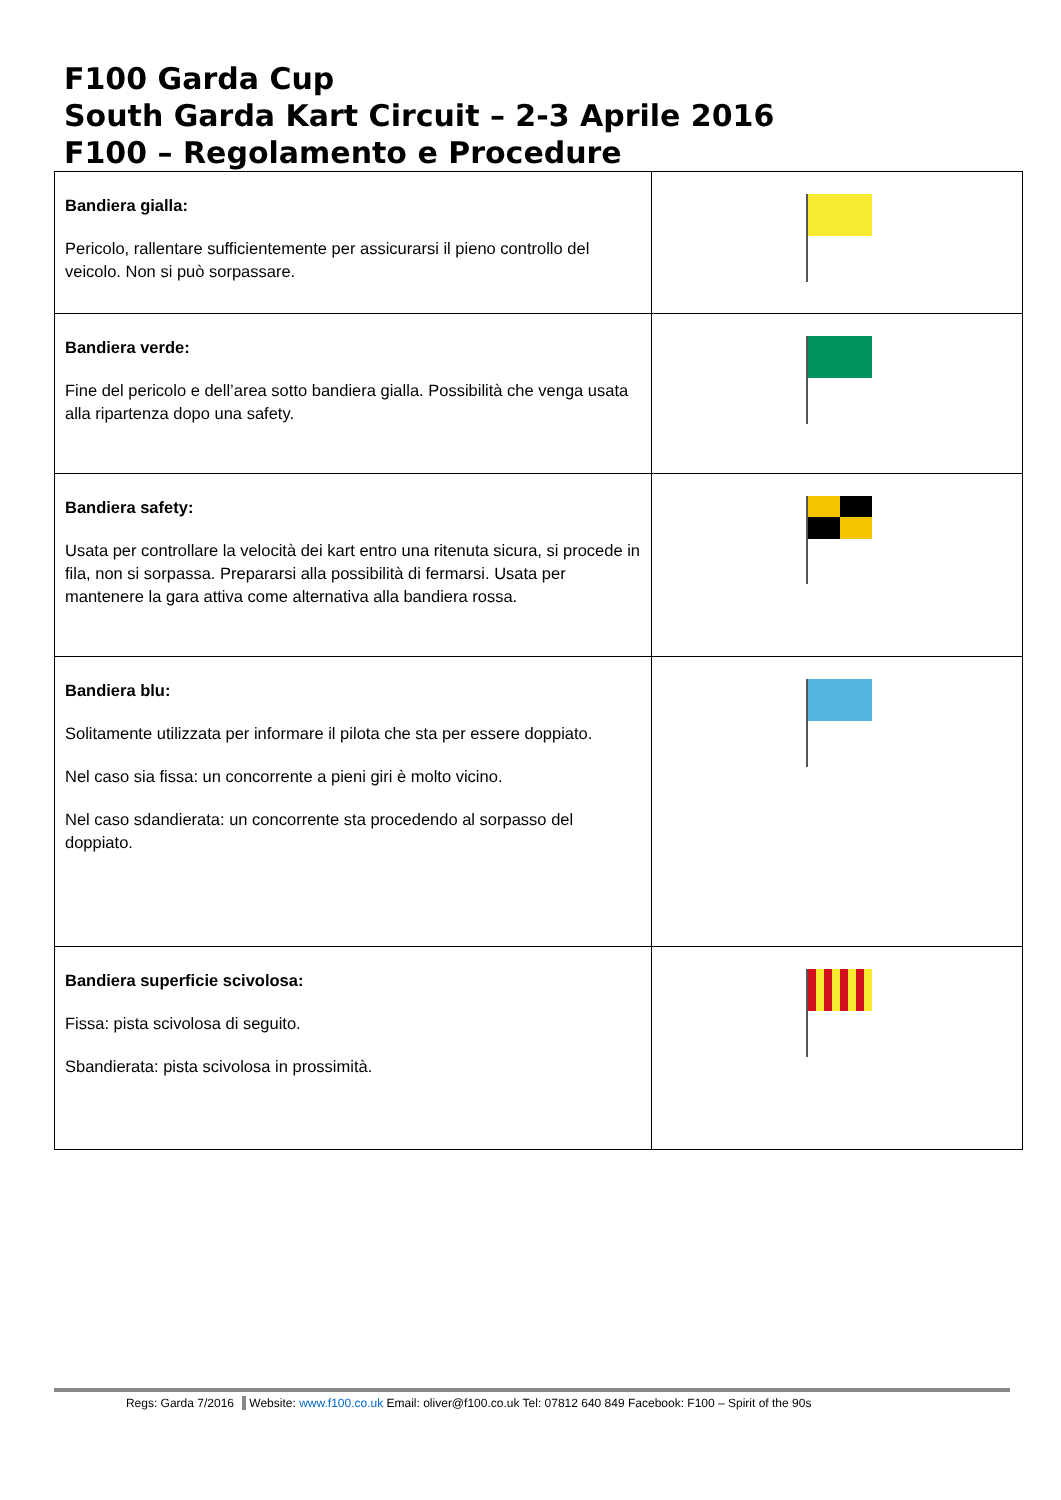F100 Garda Cup
South Garda Kart Circuit – 2-3 Aprile 2016
F100 – Regolamento e Procedure
| Bandiera gialla: Pericolo, rallentare sufficientemente per assicurarsi il pieno controllo del veicolo. Non si può sorpassare. | |
| Bandiera verde: Fine del pericolo e dell’area sotto bandiera gialla. Possibilità che venga usata alla ripartenza dopo una safety. | |
| Bandiera safety: Usata per controllare la velocità dei kart entro una ritenuta sicura, si procede in fila, non si sorpassa. Prepararsi alla possibilità di fermarsi. Usata per mantenere la gara attiva come alternativa alla bandiera rossa. | |
| Bandiera blu: Solitamente utilizzata per informare il pilota che sta per essere doppiato. Nel caso sia fissa: un concorrente a pieni giri è molto vicino. Nel caso sdandierata: un concorrente sta procedendo al sorpasso del doppiato. | |
| Bandiera superficie scivolosa: Fissa: pista scivolosa di seguito. Sbandierata: pista scivolosa in prossimità. | |
Regs: Garda 7/2016 Website: www.f100.co.uk Email: oliver@f100.co.uk Tel: 07812 640 849 Facebook: F100 – Spirit of the 90s